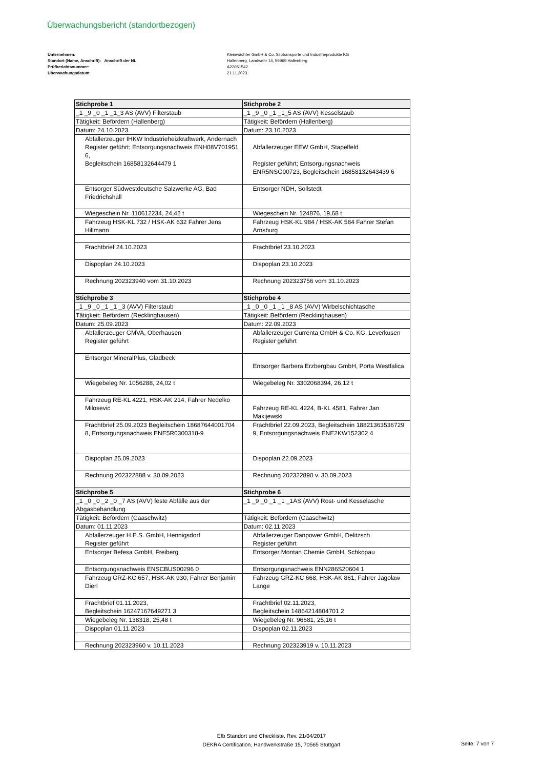Überwachungsbericht (standortbezogen)
Unternehmen:
Standort (Name, Anschrift): Anschrift der NL
Prüfberichtsnummer:
Überwachungsdatum:
Kleinwächter GmbH & Co. Silotransporte und Industrieprodukte KG
Hallenberg, Landwehr 14, 59969 Hallenberg
A22051542
21.11.2023
| Stichprobe 1 | Stichprobe 2 |
| --- | --- |
| _1 _9 _0 _1 _1_3 AS (AVV) Filterstaub | _1 _9 _0 _1 _1_5 AS (AVV) Kesselstaub |
| Tätigkeit: Befördern (Hallenberg) | Tätigkeit: Befördern (Hallenberg) |
| Datum: 24.10.2023 | Datum: 23.10.2023 |
| Abfallerzeuger IHKW Industrieheizkraftwerk, Andernach Register geführt; Entsorgungsnachweis ENH08V701951 6, Begleitschein 16858132644479 1 | Abfallerzeuger EEW GmbH, Stapelfeld Register geführt; Entsorgungsnachweis ENR5NSG00723, Begleitschein 16858132643439 6 |
| Entsorger Südwestdeutsche Salzwerke AG, Bad Friedrichshall | Entsorger NDH, Sollstedt |
| Wiegeschein Nr. 110612234, 24,42 t | Wiegeschein Nr. 124876, 19,68 t |
| Fahrzeug HSK-KL 732 / HSK-AK 632 Fahrer Jens Hillmann | Fahrzeug HSK-KL 984 / HSK-AK 584 Fahrer Stefan Arnsburg |
| Frachtbrief 24.10.2023 | Frachtbrief 23.10.2023 |
| Dispoplan 24.10.2023 | Dispoplan 23.10.2023 |
| Rechnung 202323940 vom 31.10.2023 | Rechnung 202323756 vom 31.10.2023 |
| Stichprobe 3 | Stichprobe 4 |
| _1 _9 _0 _1 _1 _3 (AVV) Filterstaub | _1 _0 _0 _1 _1 _8 AS (AVV) Wirbelschichtasche |
| Tätigkeit: Befördern (Recklinghausen) | Tätigkeit: Befördern (Recklinghausen) |
| Datum: 25.09.2023 | Datum: 22.09.2023 |
| Abfallerzeuger GMVA, Oberhausen Register geführt | Abfallerzeuger Currenta GmbH & Co. KG, Leverkusen Register geführt |
| Entsorger MineralPlus, Gladbeck | Entsorger Barbera Erzbergbau GmbH, Porta Westfalica |
| Wiegebeleg Nr. 1056288, 24,02 t | Wiegebeleg Nr. 3302068394, 26,12 t |
| Fahrzeug RE-KL 4221, HSK-AK 214, Fahrer Nedelko Milosevic | Fahrzeug RE-KL 4224, B-KL 4581, Fahrer Jan Makijewski |
| Frachtbrief 25.09.2023 Begleitschein 18687644001704 8, Entsorgungsnachweis ENE5R0300318-9 | Frachtbrief 22.09.2023, Begleitschein 18821363536729 9, Entsorgungsnachweis ENE2KW152302 4 |
| Dispoplan 25.09.2023 | Dispoplan 22.09.2023 |
| Rechnung 202322888 v. 30.09.2023 | Rechnung 202322890 v. 30.09.2023 |
| Stichprobe 5 | Stichprobe 6 |
| _1 _0 _0 _2 _0 _7 AS (AVV) feste Abfälle aus der Abgasbehandlung | _1 _9 _0 _1 _1 _1AS (AVV) Rost- und Kesselasche |
| Tätigkeit: Befördern (Caaschwitz) | Tätigkeit: Befördern (Caaschwitz) |
| Datum: 01.11.2023 | Datum: 02.11.2023 |
| Abfallerzeuger H.E.S. GmbH, Hennigsdorf Register geführt | Abfallerzeuger Danpower GmbH, Delitzsch Register geführt |
| Entsorger Befesa GmbH, Freiberg | Entsorger Montan Chemie GmbH, Schkopau |
| Entsorgungsnachweis ENSCBUS00296 0 | Entsorgungsnachweis ENN286S20604 1 |
| Fahrzeug GRZ-KC 657, HSK-AK 930, Fahrer Benjamin Dierl | Fahrzeug GRZ-KC 668, HSK-AK 861, Fahrer Jagolaw Lange |
| Frachtbrief 01.11.2023, Begleitschein 16247167649271 3 | Frachtbrief 02.11.2023, Begleitschein 14864214804701 2 |
| Wiegebeleg Nr. 138318, 25,48 t | Wiegebeleg Nr. 96681, 25,16 t |
| Dispoplan 01.11.2023 | Dispoplan 02.11.2023 |
| Rechnung 202323960 v. 10.11.2023 | Rechnung 202323919 v. 10.11.2023 |
Efb Standort und Checkliste, Rev. 21/04/2017
DEKRA Certification, Handwerkstraße 15, 70565 Stuttgart
Seite: 7 von 7